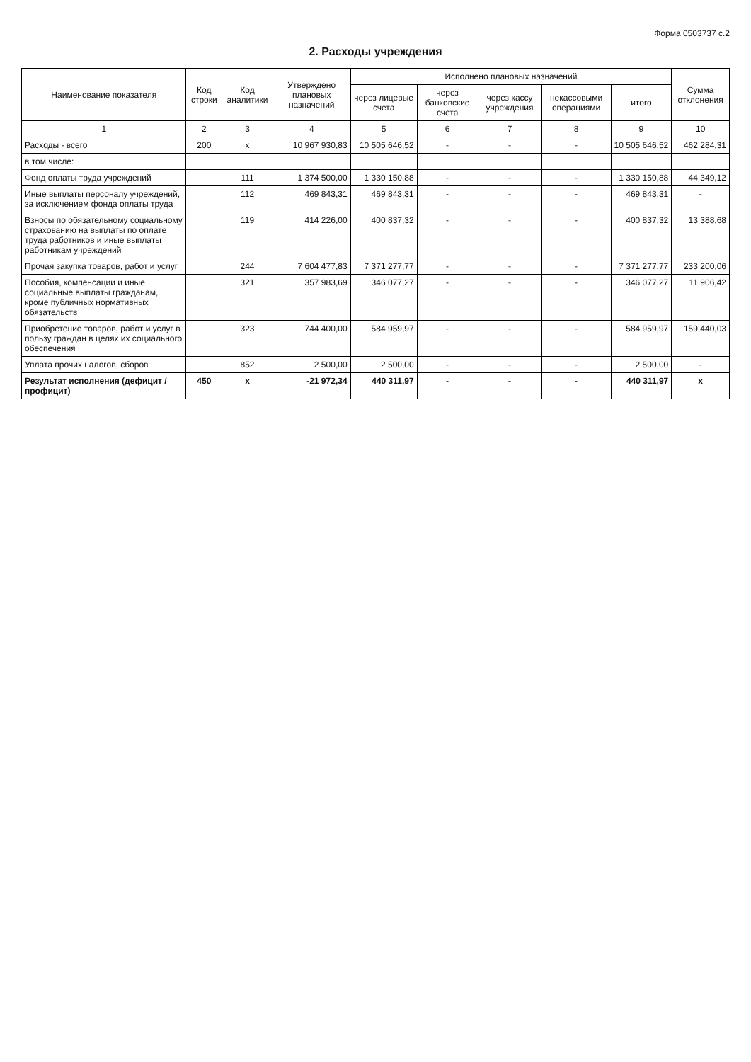Форма 0503737 с.2
2. Расходы учреждения
| Наименование показателя | Код строки | Код аналитики | Утверждено плановых назначений | Исполнено плановых назначений | | | | | Сумма отклонения |
| --- | --- | --- | --- | --- | --- | --- | --- | --- | --- |
| | | | | через лицевые счета | через банковские счета | через кассу учреждения | некассовыми операциями | итого | |
| 1 | 2 | 3 | 4 | 5 | 6 | 7 | 8 | 9 | 10 |
| Расходы - всего | 200 | x | 10 967 930,83 | 10 505 646,52 | - | - | - | 10 505 646,52 | 462 284,31 |
| в том числе: | | | | | | | | | |
| Фонд оплаты труда учреждений | | 111 | 1 374 500,00 | 1 330 150,88 | - | - | - | 1 330 150,88 | 44 349,12 |
| Иные выплаты персоналу учреждений, за исключением фонда оплаты труда | | 112 | 469 843,31 | 469 843,31 | - | - | - | 469 843,31 | - |
| Взносы по обязательному социальному страхованию на выплаты по оплате труда работников и иные выплаты работникам учреждений | | 119 | 414 226,00 | 400 837,32 | - | - | - | 400 837,32 | 13 388,68 |
| Прочая закупка товаров, работ и услуг | | 244 | 7 604 477,83 | 7 371 277,77 | - | - | - | 7 371 277,77 | 233 200,06 |
| Пособия, компенсации и иные социальные выплаты гражданам, кроме публичных нормативных обязательств | | 321 | 357 983,69 | 346 077,27 | - | - | - | 346 077,27 | 11 906,42 |
| Приобретение товаров, работ и услуг в пользу граждан в целях их социального обеспечения | | 323 | 744 400,00 | 584 959,97 | - | - | - | 584 959,97 | 159 440,03 |
| Уплата прочих налогов, сборов | | 852 | 2 500,00 | 2 500,00 | - | - | - | 2 500,00 | - |
| Результат исполнения (дефицит / профицит) | 450 | x | -21 972,34 | 440 311,97 | - | - | - | 440 311,97 | x |